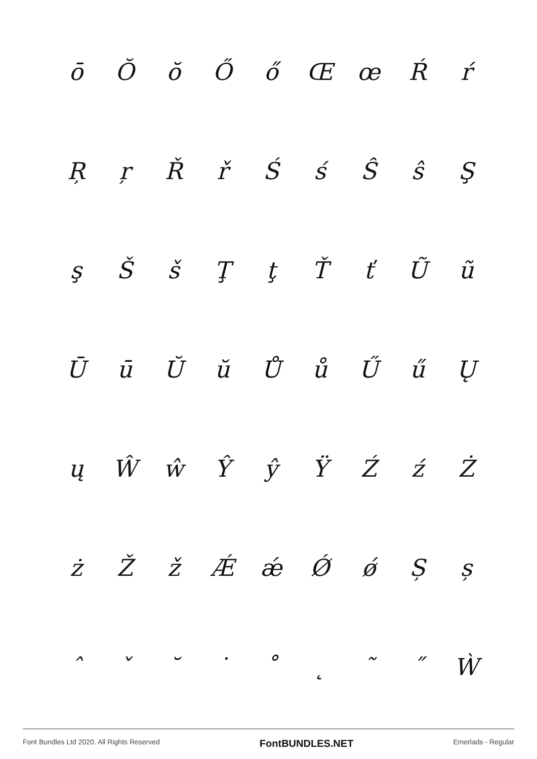ōŎŏŐőŒœŔŕ
ŖŗŘřŚśŜŝŞ
şŠšŢţŤťŨũ
ŪūŬŭŮůŰűŲ
ųŴŵŶŷŸŹźŻ
żŽžǼǽǾǿȘș
ˆˇ ˘ ˙ ˚ ˛ ˜ ˝ Ẁ
Font Bundles Ltd 2020. All Rights Reserved FontBUNDLES.NET Emerlads - Regular